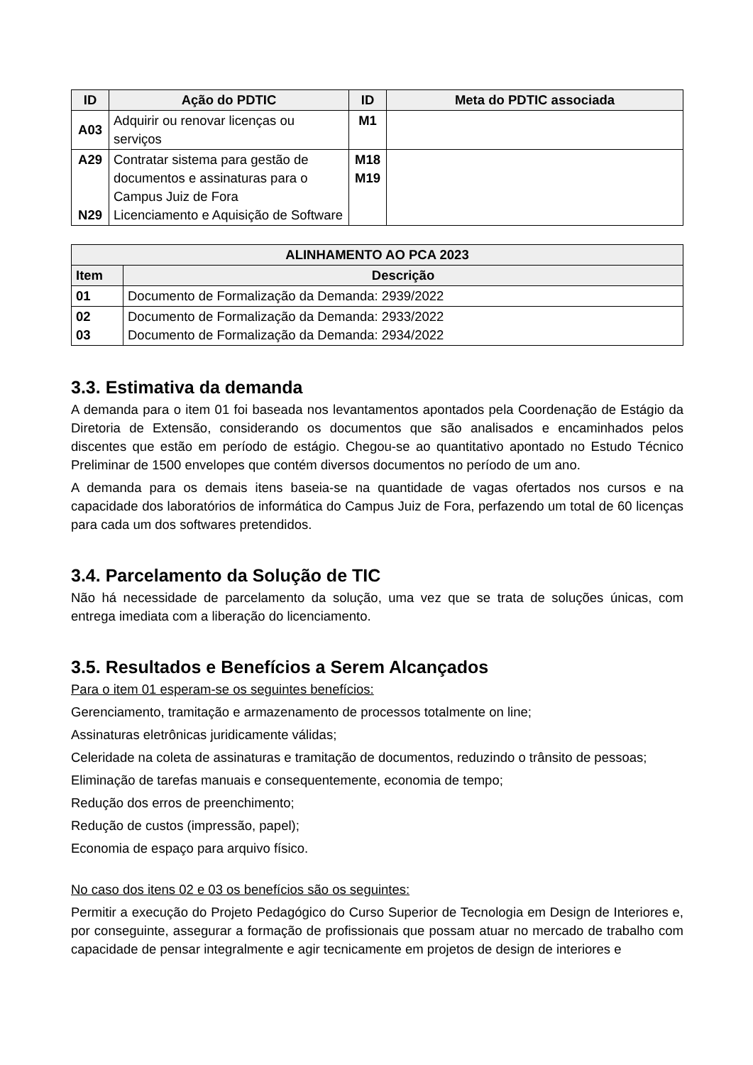| ID | Ação do PDTIC | ID | Meta do PDTIC associada |
| --- | --- | --- | --- |
| A03 | Adquirir ou renovar licenças ou serviços | M1 | |
| A29 N29 | Contratar sistema para gestão de documentos e assinaturas para o Campus Juiz de Fora Licenciamento e Aquisição de Software | M18 M19 | |
| ALINHAMENTO AO PCA 2023 | |
| --- | --- |
| Item | Descrição |
| 01 | Documento de Formalização da Demanda: 2939/2022 |
| 02 03 | Documento de Formalização da Demanda: 2933/2022 Documento de Formalização da Demanda: 2934/2022 |
3.3. Estimativa da demanda
A demanda para o item 01 foi baseada nos levantamentos apontados pela Coordenação de Estágio da Diretoria de Extensão, considerando os documentos que são analisados e encaminhados pelos discentes que estão em período de estágio. Chegou-se ao quantitativo apontado no Estudo Técnico Preliminar de 1500 envelopes que contém diversos documentos no período de um ano.
A demanda para os demais itens baseia-se na quantidade de vagas ofertados nos cursos e na capacidade dos laboratórios de informática do Campus Juiz de Fora, perfazendo um total de 60 licenças para cada um dos softwares pretendidos.
3.4. Parcelamento da Solução de TIC
Não há necessidade de parcelamento da solução, uma vez que se trata de soluções únicas, com entrega imediata com a liberação do licenciamento.
3.5. Resultados e Benefícios a Serem Alcançados
Para o item 01 esperam-se os seguintes benefícios:
Gerenciamento, tramitação e armazenamento de processos totalmente on line;
Assinaturas eletrônicas juridicamente válidas;
Celeridade na coleta de assinaturas e tramitação de documentos, reduzindo o trânsito de pessoas;
Eliminação de tarefas manuais e consequentemente, economia de tempo;
Redução dos erros de preenchimento;
Redução de custos (impressão, papel);
Economia de espaço para arquivo físico.
No caso dos itens 02 e 03 os benefícios são os seguintes:
Permitir a execução do Projeto Pedagógico do Curso Superior de Tecnologia em Design de Interiores e, por conseguinte, assegurar a formação de profissionais que possam atuar no mercado de trabalho com capacidade de pensar integralmente e agir tecnicamente em projetos de design de interiores e